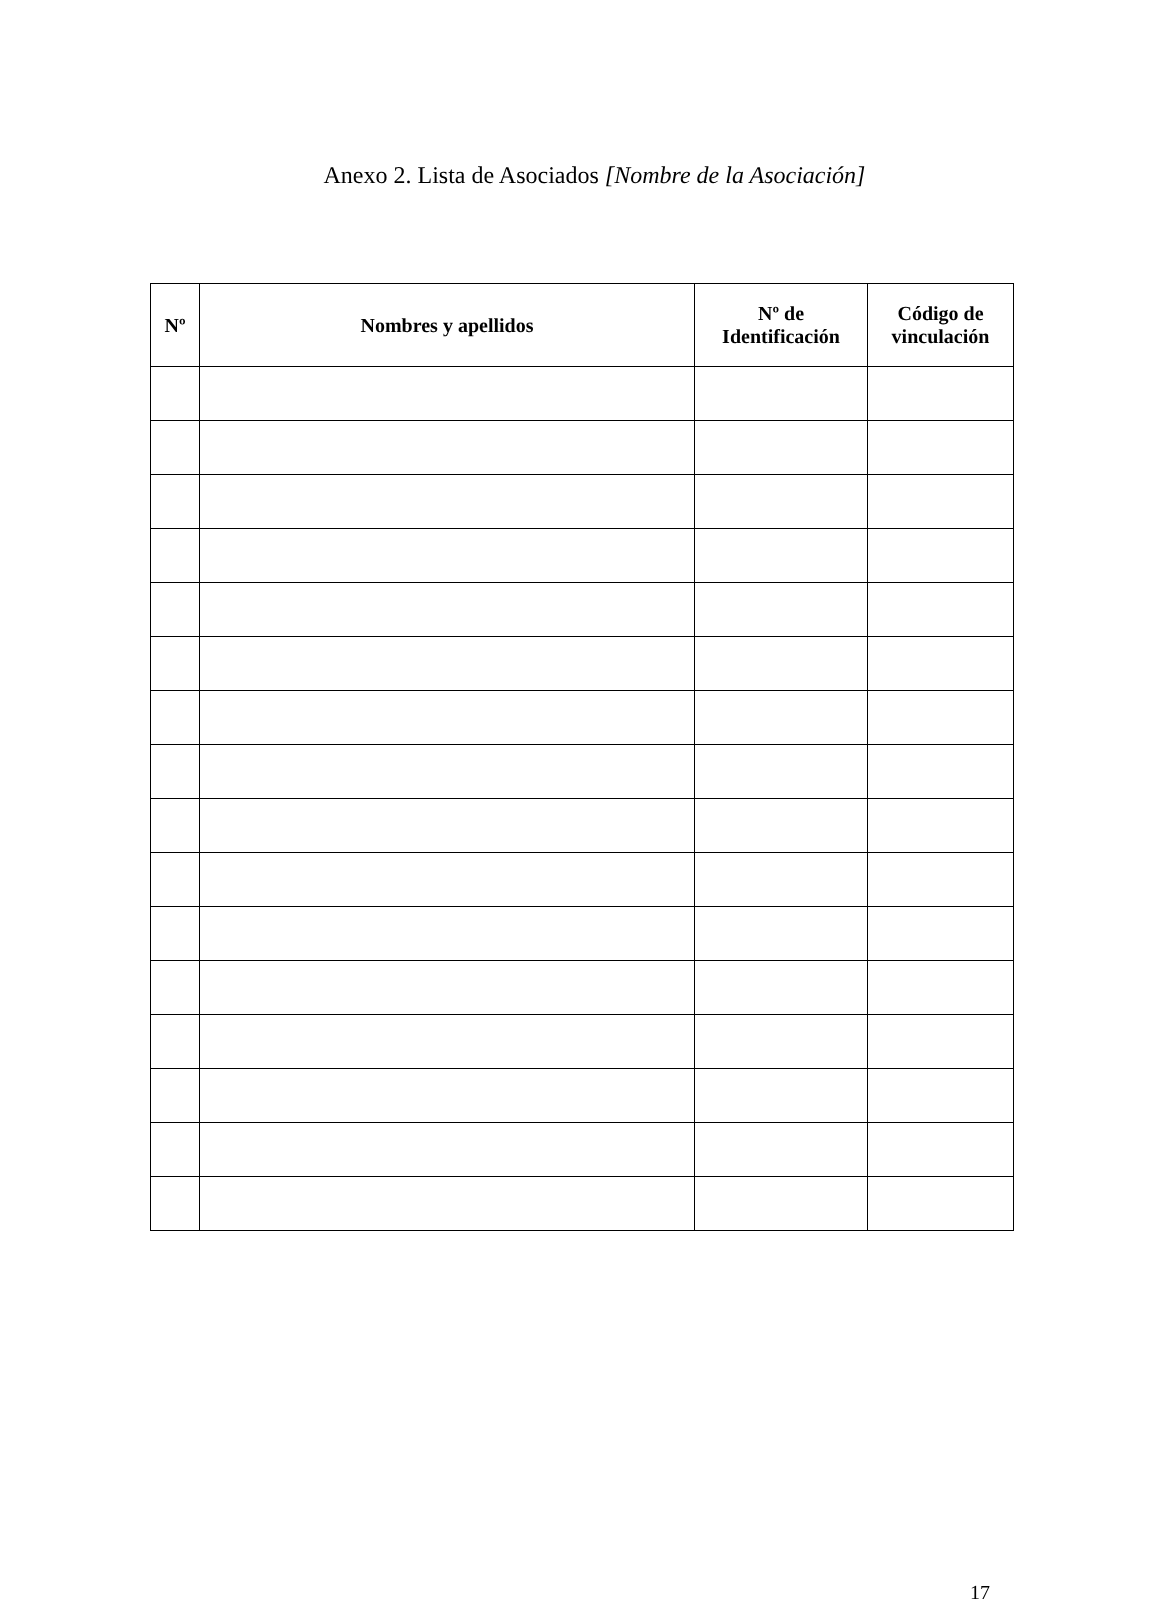Anexo 2. Lista de Asociados [Nombre de la Asociación]
| Nº | Nombres y apellidos | Nº de Identificación | Código de vinculación |
| --- | --- | --- | --- |
17